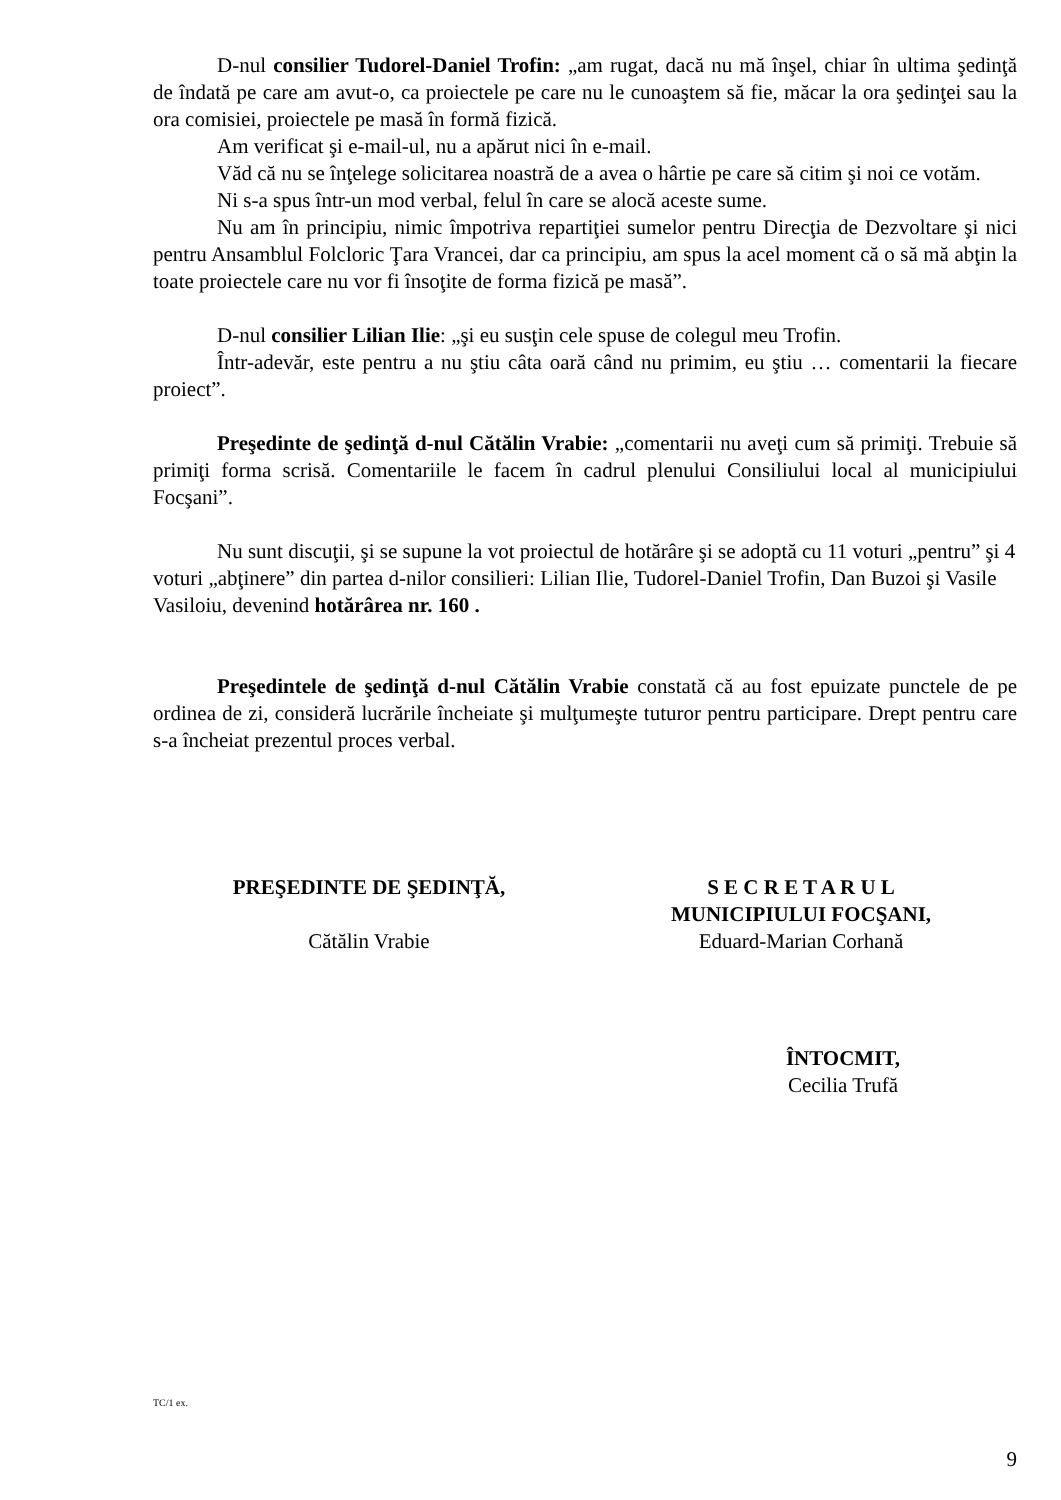D-nul consilier Tudorel-Daniel Trofin: „am rugat, dacă nu mă înşel, chiar în ultima şedinţă de îndată pe care am avut-o, ca proiectele pe care nu le cunoaştem să fie, măcar la ora şedinţei sau la ora comisiei, proiectele pe masă în formă fizică.
Am verificat şi e-mail-ul, nu a apărut nici în e-mail.
Văd că nu se înţelege solicitarea noastră de a avea o hârtie pe care să citim şi noi ce votăm.
Ni s-a spus într-un mod verbal, felul în care se alocă aceste sume.
Nu am în principiu, nimic împotriva repartiţiei sumelor pentru Direcţia de Dezvoltare şi nici pentru Ansamblul Folcloric Ţara Vrancei, dar ca principiu, am spus la acel moment că o să mă abţin la toate proiectele care nu vor fi însoţite de forma fizică pe masă”.
D-nul consilier Lilian Ilie: „şi eu susţin cele spuse de colegul meu Trofin.
Într-adevăr, este pentru a nu ştiu câta oară când nu primim, eu ştiu … comentarii la fiecare proiect”.
Preşedinte de şedinţă d-nul Cătălin Vrabie: „comentarii nu aveţi cum să primiţi. Trebuie să primiţi forma scrisă. Comentariile le facem în cadrul plenului Consiliului local al municipiului Focşani”.
Nu sunt discuţii, şi se supune la vot proiectul de hotărâre şi se adoptă cu 11 voturi „pentru” şi 4 voturi „abţinere” din partea d-nilor consilieri: Lilian Ilie, Tudorel-Daniel Trofin, Dan Buzoi şi Vasile Vasiloiu, devenind hotărârea nr. 160 .
Preşedintele de şedinţă d-nul Cătălin Vrabie constată că au fost epuizate punctele de pe ordinea de zi, consideră lucrările încheiate şi mulţumeşte tuturor pentru participare. Drept pentru care s-a încheiat prezentul proces verbal.
PREŞEDINTE DE ŞEDINŢĂ,
Cătălin Vrabie
S E C R E T A R U L
MUNICIPIULUI FOCŞANI,
Eduard-Marian Corhană
ÎNTOCMIT,
Cecilia Trufă
TC/1 ex.
9